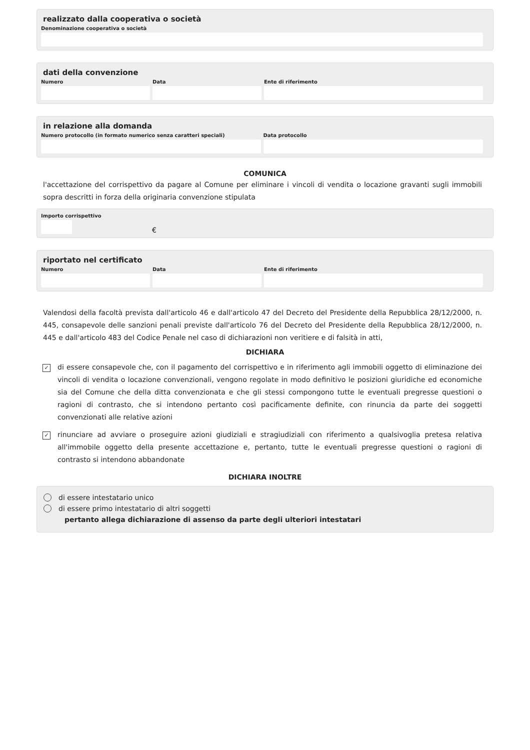realizzato dalla cooperativa o società
Denominazione cooperativa o società
dati della convenzione
Numero Data Ente di riferimento
in relazione alla domanda
Numero protocollo (in formato numerico senza caratteri speciali)
Data protocollo
COMUNICA
l'accettazione del corrispettivo da pagare al Comune per eliminare i vincoli di vendita o locazione gravanti sugli immobili sopra descritti in forza della originaria convenzione stipulata
Importo corrispettivo
€
riportato nel certificato
Numero Data Ente di riferimento
Valendosi della facoltà prevista dall'articolo 46 e dall'articolo 47 del Decreto del Presidente della Repubblica 28/12/2000, n. 445, consapevole delle sanzioni penali previste dall'articolo 76 del Decreto del Presidente della Repubblica 28/12/2000, n. 445 e dall'articolo 483 del Codice Penale nel caso di dichiarazioni non veritiere e di falsità in atti,
DICHIARA
✓
di essere consapevole che, con il pagamento del corrispettivo e in riferimento agli immobili oggetto di eliminazione dei vincoli di vendita o locazione convenzionali, vengono regolate in modo definitivo le posizioni giuridiche ed economiche sia del Comune che della ditta convenzionata e che gli stessi compongono tutte le eventuali pregresse questioni o ragioni di contrasto, che si intendono pertanto così pacificamente definite, con rinuncia da parte dei soggetti convenzionati alle relative azioni
✓
rinunciare ad avviare o proseguire azioni giudiziali e stragiudiziali con riferimento a qualsivoglia pretesa relativa all'immobile oggetto della presente accettazione e, pertanto, tutte le eventuali pregresse questioni o ragioni di contrasto si intendono abbandonate
DICHIARA INOLTRE
di essere intestatario unico
di essere primo intestatario di altri soggetti
pertanto allega dichiarazione di assenso da parte degli ulteriori intestatari